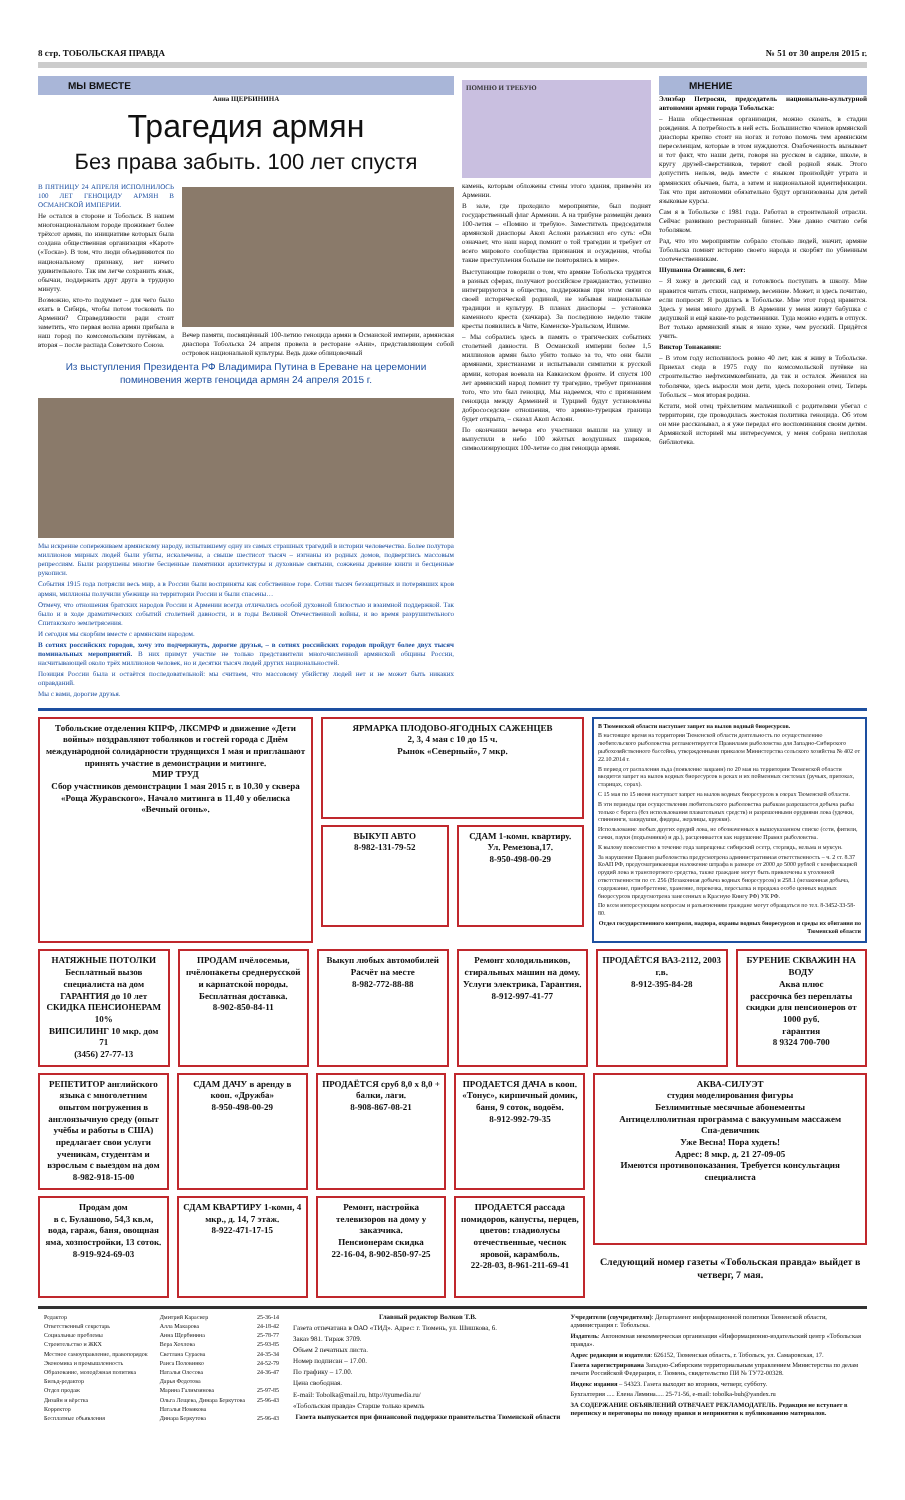8 стр. ТОБОЛЬСКАЯ ПРАВДА № 51 от 30 апреля 2015 г.
МЫ ВМЕСТЕ
Анна ЩЕРБИНИНА
Трагедия армян
Без права забыть. 100 лет спустя
В ПЯТНИЦУ 24 АПРЕЛЯ ИСПОЛНИЛОСЬ 100 ЛЕТ ГЕНОЦИДУ АРМЯН В ОСМАНСКОЙ ИМПЕРИИ.
Не остался в стороне и Тобольск. В нашем многонациональном городе проживает более трёхсот армян, по инициативе которых была создана общественная организация «Карот» («Тоска»). В том, что люди объединяются по национальному признаку, нет ничего удивительного. Так им легче сохранить язык, обычаи, поддержать друг друга в трудную минуту.
Возможно, кто-то подумает – для чего было ехать в Сибирь, чтобы потом тосковать по Армении? Справедливости ради стоит заметить, что первая волна армян прибыла в наш город по комсомольским путёвкам, а вторая – после распада Советского Союза.
Вечер памяти, посвящённый 100-летию геноцида армян в Османской империи, армянская диаспора Тобольска 24 апреля провела в ресторане «Ани», представляющем собой островок национальной культуры. Ведь даже облицовочный
Из выступления Президента РФ Владимира Путина в Ереване на церемонии поминовения жертв геноцида армян 24 апреля 2015 г.
Мы искренне сопереживаем армянскому народу, испытавшему одну из самых страшных трагедий в истории человечества. Более полутора миллионов мирных людей были убиты, искалечены, а свыше шестисот тысяч – изгнаны из родных домов, подверглись массовым репрессиям. Были разрушены многие бесценные памятники архитектуры и духовные святыни, сожжены древние книги и бесценные рукописи.
События 1915 года потрясли весь мир, а в России были восприняты как собственное горе. Сотни тысяч беззащитных и потерявших кров армян, миллионы получили убежище на территории России и были спасены…
Отмечу, что отношения братских народов России и Армении всегда отличались особой духовной близостью и взаимной поддержкой. Так было и в ходе драматических событий столетней давности, и в годы Великой Отечественной войны, и во время разрушительного Спитакского землетрясения.
И сегодня мы скорбим вместе с армянским народом.
В сотнях российских городов, хочу это подчеркнуть, дорогие друзья, – в сотнях российских городов пройдут более двух тысяч поминальных мероприятий. В них примут участие не только представители многочисленной армянской общины России, насчитывающей около трёх миллионов человек, но и десятки тысяч людей других национальностей.
Позиция России была и остаётся последовательной: мы считаем, что массовому убийству людей нет и не может быть никаких оправданий.
Мы с вами, дорогие друзья.
ПОМНЮ И ТРЕБУЮ
камень, которым обложены стены этого здания, привезён из Армении.
В зале, где проходило мероприятие, был поднят государственный флаг Армении. А на трибуне размещён девиз 100-летия – «Помню и требую». Заместитель председателя армянской диаспоры Акоп Аслоян разъяснил его суть: «Он означает, что наш народ помнит о той трагедии и требует от всего мирового сообщества признания и осуждения, чтобы такие преступления больше не повторялись в мире».
Выступающие говорили о том, что армяне Тобольска трудятся в разных сферах, получают российское гражданство, успешно интегрируются в общество, поддерживая при этом связи со своей исторической родиной, не забывая национальные традиции и культуру. В планах диаспоры – установка каменного креста (хачкара). За последнюю неделю такие кресты появились в Чите, Каменске-Уральском, Ишиме.
– Мы собрались здесь в память о трагических событиях столетней давности. В Османской империи более 1,5 миллионов армян было убито только за то, что они были армянами, христианами и испытывали симпатии к русской армии, которая воевала на Кавказском фронте. И спустя 100 лет армянский народ помнит ту трагедию, требует признания того, что это был геноцид. Мы надеемся, что с признанием геноцида между Арменией и Турцией будут установлены добрососедские отношения, что армяно-турецкая граница будет открыта, – сказал Акоп Аслоян.
По окончании вечера его участники вышли на улицу и выпустили в небо 100 жёлтых воздушных шариков, символизирующих 100-летие со дня геноцида армян.
МНЕНИЕ
Элизбар Петросян, председатель национально-культурной автономии армян города Тобольска:
– Наша общественная организация, можно сказать, в стадии рождения. А потребность в ней есть. Большинство членов армянской диаспоры крепко стоит на ногах и готово помочь тем армянским переселенцам, которые в этом нуждаются. Озабоченность вызывает и тот факт, что наши дети, говоря на русском в садике, школе, в кругу друзей-сверстников, теряют свой родной язык. Этого допустить нельзя, ведь вместе с языком произойдёт утрата и армянских обычаев, быта, а затем и национальной идентификации. Так что при автономии обязательно будут организованы для детей языковые курсы.
Сам я в Тобольске с 1981 года. Работал в строительной отрасли. Сейчас развиваю ресторанный бизнес. Уже давно считаю себя тоболяком.
Рад, что это мероприятие собрало столько людей, значит, армяне Тобольска помнят историю своего народа и скорбят по убиенным соотечественникам.
Шушанна Оганисян, 6 лет:
– Я хожу в детский сад и готовлюсь поступать в школу. Мне нравится читать стихи, например, весенние. Может, и здесь почитаю, если попросят. Я родилась в Тобольске. Мне этот город нравится. Здесь у меня много друзей. В Армении у меня живут бабушка с дедушкой и ещё какие-то родственники. Туда можно ездить в отпуск. Вот только армянский язык я знаю хуже, чем русский. Придётся учить.
Виктор Тонаканян:
– В этом году исполнилось ровно 40 лет, как я живу в Тобольске. Приехал сюда в 1975 году по комсомольской путёвке на строительство нефтехимкомбината, да так и остался. Женился на тоболячке, здесь выросли мои дети, здесь похоронен отец. Теперь Тобольск – моя вторая родина.
Кстати, мой отец трёхлетним мальчишкой с родителями убегал с территории, где проводилась жестокая политика геноцида. Об этом он мне рассказывал, а я уже передал его воспоминания своим детям. Армянской историей мы интересуемся, у меня собрана неплохая библиотека.
Тобольские отделения КПРФ, ЛКСМРФ и движение «Дети войны» поздравляют тоболяков и гостей города с Днём международной солидарности трудящихся 1 мая и приглашают принять участие в демонстрации и митинге.
МИР ТРУД
Сбор участников демонстрации 1 мая 2015 г. в 10.30 у сквера «Роща Журавского». Начало митинга в 11.40 у обелиска «Вечный огонь».
ЯРМАРКА ПЛОДОВО-ЯГОДНЫХ САЖЕНЦЕВ
2, 3, 4 мая с 10 до 15 ч.
Рынок «Северный», 7 мкр.
ВЫКУП АВТО
8-982-131-79-52
СДАМ 1-комн. квартиру. Ул. Ремезова,17.
8-950-498-00-29
В Тюменской области наступает запрет на вылов водный биоресурсов.
В настоящее время на территории Тюменской области деятельность по осуществлению любительского рыболовства регламентируется Правилами рыболовства для Западно-Сибирского рыбохозяйственного бассейна, утвержденными приказом Министерства сельского хозяйства № 402 от 22.10.2014 г.
В период от распаления льда (появление закраин) по 20 мая на территории Тюменской области вводится запрет на вылов водных биоресурсов в реках и их пойменных системах (ручьях, притоках, старицах, сорах).
С 15 мая по 15 июня наступает запрет на вылов водных биоресурсов в озерах Тюменской области.
В эти периоды при осуществлении любительского рыболовства рыбакам разрешается добыча рыбы только с берега (без использования плавательных средств) и разрешенными орудиями лова (удочки, спиннинги, закидушки, фидеры, жерлицы, кружки).
Использование любых других орудий лова, не обозначенных в вышеуказанном списке (сети, фитили, сачки, пауки (подъемники) и др.), расценивается как нарушение Правил рыболовства.
К вылову повсеместно в течение года запрещены: сибирский осетр, стерлядь, нельма и муксун.
За нарушение Правил рыболовства предусмотрена административная ответственность – ч. 2 ст. 8.37 КоАП РФ, предусматривающая наложение штрафа в размере от 2000 до 5000 рублей с конфискацией орудий лова и транспортного средства, также граждане могут быть привлечены к уголовной ответственности по ст. 256 (Незаконная добыча водных биоресурсов) и 258.1 (незаконная добыча, содержание, приобретение, хранение, перевозка, пересылка и продажа особо ценных водных биоресурсов предусмотрена занесенных в Красную Книгу РФ) УК РФ.
По всем интересующим вопросам и разъяснениям граждане могут обращаться по тел. 8-3452-33-58-80.
Отдел государственного контроля, надзора, охраны водных биоресурсов и среды их обитания по Тюменской области
НАТЯЖНЫЕ ПОТОЛКИ
Бесплатный вызов специалиста на дом
ГАРАНТИЯ до 10 лет
СКИДКА ПЕНСИОНЕРАМ 10%
ВИПСИЛИНГ 10 мкр. дом 71
(3456) 27-77-13
ПРОДАМ пчёлосемьи, пчёлопакеты среднерусской и карпатской породы. Бесплатная доставка.
8-902-850-84-11
Выкуп любых автомобилей
Расчёт на месте
8-982-772-88-88
Ремонт холодильников, стиральных машин на дому. Услуги электрика. Гарантия.
8-912-997-41-77
ПРОДАЁТСЯ ВАЗ-2112, 2003 г.в.
8-912-395-84-28
БУРЕНИЕ СКВАЖИН НА ВОДУ
Аква плюс
рассрочка без переплаты
скидки для пенсионеров от 1000 руб.
гарантия
8 9324 700-700
РЕПЕТИТОР английского языка с многолетним опытом погружения в англоязычную среду (опыт учёбы и работы в США) предлагает свои услуги ученикам, студентам и взрослым с выездом на дом
8-982-918-15-00
СДАМ ДАЧУ в аренду в кооп. «Дружба»
8-950-498-00-29
ПРОДАЁТСЯ сруб 8,0 х 8,0 + балки, лаги.
8-908-867-08-21
ПРОДАЕТСЯ ДАЧА в кооп. «Тонус», кирпичный домик, баня, 9 соток, водоём.
8-912-992-79-35
Продам дом
в с. Булашово, 54,3 кв.м, вода, гараж, баня, овощная яма, хозпостройки, 13 соток.
8-919-924-69-03
СДАМ КВАРТИРУ 1-комн, 4 мкр., д. 14, 7 этаж.
8-922-471-17-15
Ремонт, настройка телевизоров на дому у заказчика.
Пенсионерам скидка
22-16-04, 8-902-850-97-25
ПРОДАЕТСЯ рассада помидоров, капусты, перцев, цветов: гладиолусы отечественные, чеснок яровой, карамболь.
22-28-03, 8-961-211-69-41
АКВА-СИЛУЭТ
студия моделирования фигуры
Безлимитные месячные абонементы
Антицеллюлитная программа с вакуумным массажем
Спа-девичник
Уже Весна! Пора худеть!
Адрес: 8 мкр. д. 21 27-09-05
Имеются противопоказания. Требуется консультация специалиста
Следующий номер газеты «Тобольская правда» выйдет в четверг, 7 мая.
| Редактор | Дмитрий Карасиер | 25-36-14 |
| Ответственный секретарь | Алла Макарова | 24-18-42 |
| Социальные проблемы | Анна Щербинина | 25-78-77 |
| Строительство и ЖКХ | Вера Хохлова | 25-93-85 |
| Местное самоуправление, правопорядок | Светлана Сураева | 24-35-34 |
| Экономика и промышленность | Раиса Половинко | 24-52-79 |
| Образование, молодёжная политика | Наталья Олесова | 24-36-47 |
| Бильд-редактор | Дарья Федотова | |
| Отдел продаж | Марина Галимзянова | 25-97-85 |
| Дизайн и вёрстка | Ольга Лещева, Динара Беркутова | 25-96-43 |
| Корректор | Наталья Новикова | |
| Бесплатные объявления | Динара Беркутова | 25-96-43 |
Главный редактор Волков Т.В.
Газета отпечатана в ОАО «ТИД». Адрес: г. Тюмень, ул. Шишкова, 6.
Заказ 981. Тираж 3709.
Объем 2 печатных листа.
Номер подписан – 17.00.
По графику – 17.00.
Цена свободная.
E-mail: Tobolka@mail.ru, http://tyumedia.ru/
«Тобольская правда» Старше только кремль
Газета выпускается при финансовой поддержке правительства Тюменской области
Учредители (соучредители): Департамент информационной политики Тюменской области, администрация г. Тобольска.
Издатель: Автономная некоммерческая организация «Информационно-издательский центр «Тобольская правда».
Адрес редакции и издателя: 626152, Тюменская область, г. Тобольск, ул. Самаровская, 17.
Газета зарегистрирована Западно-Сибирским территориальным управлением Министерства по делам печати Российской Федерации, г. Тюмень, свидетельство ПИ № ТУ72-00328.
Индекс издания – 54323. Газета выходит во вторник, четверг, субботу.
Бухгалтерия ..... Елена Лямина..... 25-71-56, e-mail: tobolka-buh@yandex.ru
ЗА СОДЕРЖАНИЕ ОБЪЯВЛЕНИЙ ОТВЕЧАЕТ РЕКЛАМОДАТЕЛЬ. Редакция не вступает в переписку и переговоры по поводу правки и непринятия к публикованию материалов.